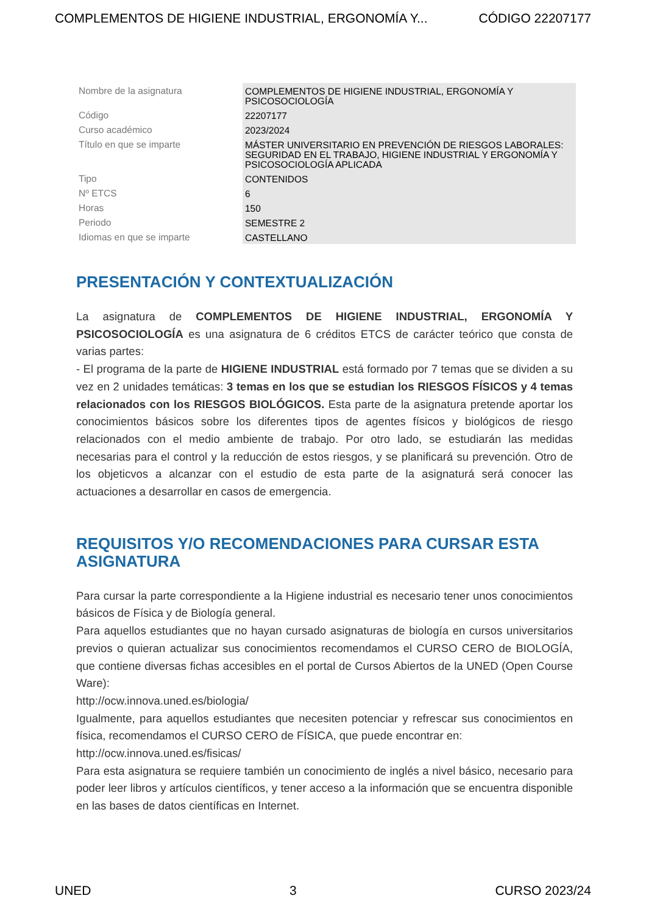COMPLEMENTOS DE HIGIENE INDUSTRIAL, ERGONOMÍA Y... CÓDIGO 22207177
| Nombre de la asignatura | COMPLEMENTOS DE HIGIENE INDUSTRIAL, ERGONOMÍA Y PSICOSOCIOLOGÍA |
| Código | 22207177 |
| Curso académico | 2023/2024 |
| Título en que se imparte | MÁSTER UNIVERSITARIO EN PREVENCIÓN DE RIESGOS LABORALES: SEGURIDAD EN EL TRABAJO, HIGIENE INDUSTRIAL Y ERGONOMÍA Y PSICOSOCIOLOGÍA APLICADA |
| Tipo | CONTENIDOS |
| Nº ETCS | 6 |
| Horas | 150 |
| Periodo | SEMESTRE 2 |
| Idiomas en que se imparte | CASTELLANO |
PRESENTACIÓN Y CONTEXTUALIZACIÓN
La asignatura de COMPLEMENTOS DE HIGIENE INDUSTRIAL, ERGONOMÍA Y PSICOSOCIOLOGÍA es una asignatura de 6 créditos ETCS de carácter teórico que consta de varias partes:
- El programa de la parte de HIGIENE INDUSTRIAL está formado por 7 temas que se dividen a su vez en 2 unidades temáticas: 3 temas en los que se estudian los RIESGOS FÍSICOS y 4 temas relacionados con los RIESGOS BIOLÓGICOS. Esta parte de la asignatura pretende aportar los conocimientos básicos sobre los diferentes tipos de agentes físicos y biológicos de riesgo relacionados con el medio ambiente de trabajo. Por otro lado, se estudiarán las medidas necesarias para el control y la reducción de estos riesgos, y se planificará su prevención. Otro de los objeticvos a alcanzar con el estudio de esta parte de la asignaturá será conocer las actuaciones a desarrollar en casos de emergencia.
REQUISITOS Y/O RECOMENDACIONES PARA CURSAR ESTA ASIGNATURA
Para cursar la parte correspondiente a la Higiene industrial es necesario tener unos conocimientos básicos de Física y de Biología general.
Para aquellos estudiantes que no hayan cursado asignaturas de biología en cursos universitarios previos o quieran actualizar sus conocimientos recomendamos el CURSO CERO de BIOLOGÍA, que contiene diversas fichas accesibles en el portal de Cursos Abiertos de la UNED (Open Course Ware):
http://ocw.innova.uned.es/biologia/
Igualmente, para aquellos estudiantes que necesiten potenciar y refrescar sus conocimientos en física, recomendamos el CURSO CERO de FÍSICA, que puede encontrar en:
http://ocw.innova.uned.es/fisicas/
Para esta asignatura se requiere también un conocimiento de inglés a nivel básico, necesario para poder leer libros y artículos científicos, y tener acceso a la información que se encuentra disponible en las bases de datos científicas en Internet.
UNED 3 CURSO 2023/24